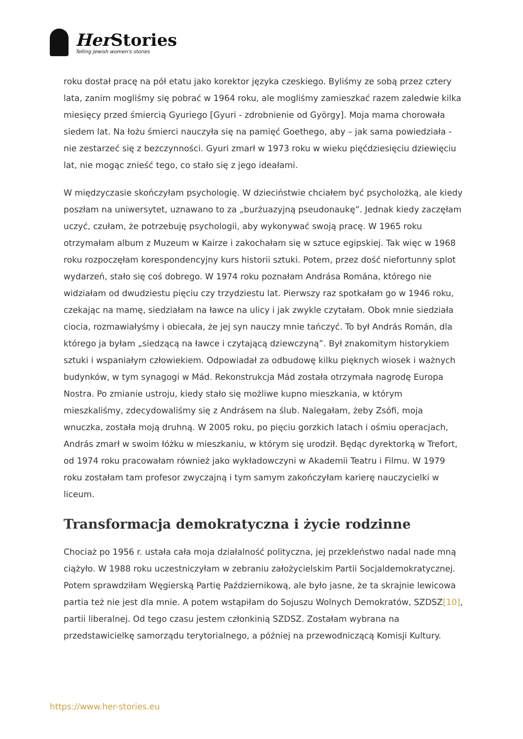Her Stories
Telling Jewish women's stories
roku dostał pracę na pół etatu jako korektor języka czeskiego. Byliśmy ze sobą przez cztery lata, zanim mogliśmy się pobrać w 1964 roku, ale mogliśmy zamieszkać razem zaledwie kilka miesięcy przed śmiercią Gyuriego [Gyuri - zdrobnienie od György]. Moja mama chorowała siedem lat. Na łożu śmierci nauczyła się na pamięć Goethego, aby – jak sama powiedziała - nie zestarzeć się z bezczynności. Gyuri zmarł w 1973 roku w wieku pięćdziesięciu dziewięciu lat, nie mogąc znieść tego, co stało się z jego ideałami.
W międzyczasie skończyłam psychologię. W dzieciństwie chciałem być psycholożką, ale kiedy poszłam na uniwersytet, uznawano to za „burżuazyjną pseudonaukę”. Jednak kiedy zaczęłam uczyć, czułam, że potrzebuję psychologii, aby wykonywać swoją pracę. W 1965 roku otrzymałam album z Muzeum w Kairze i zakochałam się w sztuce egipskiej. Tak więc w 1968 roku rozpoczęłam korespondencyjny kurs historii sztuki. Potem, przez dość niefortunny splot wydarzeń, stało się coś dobrego. W 1974 roku poznałam Andrása Romána, którego nie widziałam od dwudziestu pięciu czy trzydziestu lat. Pierwszy raz spotkałam go w 1946 roku, czekając na mamę, siedziałam na ławce na ulicy i jak zwykle czytałam. Obok mnie siedziała ciocia, rozmawiałyśmy i obiecała, że jej syn nauczy mnie tańczyć. To był András Román, dla którego ja byłam „siedzącą na ławce i czytającą dziewczyną”. Był znakomitym historykiem sztuki i wspaniałym człowiekiem. Odpowiadał za odbudowę kilku pięknych wiosek i ważnych budynków, w tym synagogi w Mád. Rekonstrukcja Mád została otrzymała nagrodę Europa Nostra. Po zmianie ustroju, kiedy stało się możliwe kupno mieszkania, w którym mieszkaliśmy, zdecydowaliśmy się z Andrásem na ślub. Nalegałam, żeby Zsófi, moja wnuczka, została moją druhną. W 2005 roku, po pięciu gorzkich latach i ośmiu operacjach, András zmarł w swoim łóżku w mieszkaniu, w którym się urodził. Będąc dyrektorką w Trefort, od 1974 roku pracowałam również jako wykładowczyni w Akademii Teatru i Filmu. W 1979 roku zostałam tam profesor zwyczajną i tym samym zakończyłam karierę nauczycielki w liceum.
Transformacja demokratyczna i życie rodzinne
Chociaż po 1956 r. ustała cała moja działalność polityczna, jej przekleństwo nadal nade mną ciążyło. W 1988 roku uczestniczyłam w zebraniu założycielskim Partii Socjaldemokratycznej. Potem sprawdziłam Węgierską Partię Październikową, ale było jasne, że ta skrajnie lewicowa partia też nie jest dla mnie. A potem wstąpiłam do Sojuszu Wolnych Demokratów, SZDSZ[10], partii liberalnej. Od tego czasu jestem członkinią SZDSZ. Zostałam wybrana na przedstawicielkę samorządu terytorialnego, a później na przewodniczącą Komisji Kultury.
https://www.her-stories.eu